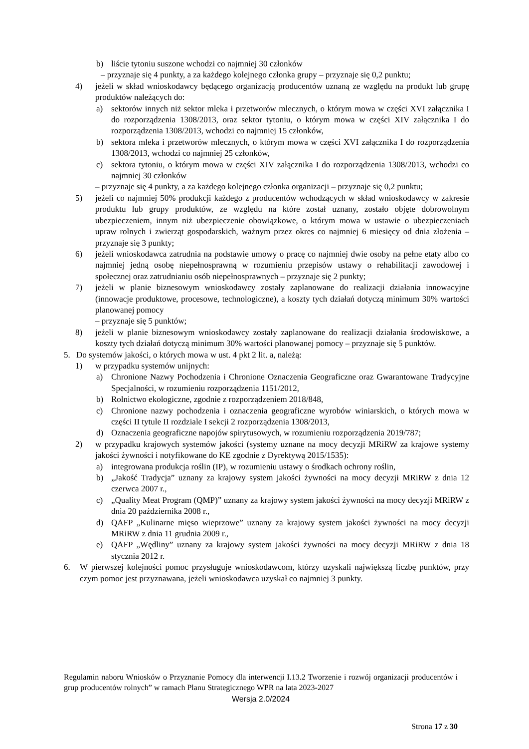b) liście tytoniu suszone wchodzi co najmniej 30 członków
– przyznaje się 4 punkty, a za każdego kolejnego członka grupy – przyznaje się 0,2 punktu;
4) jeżeli w skład wnioskodawcy będącego organizacją producentów uznaną ze względu na produkt lub grupę produktów należących do:
a) sektorów innych niż sektor mleka i przetworów mlecznych, o którym mowa w części XVI załącznika I do rozporządzenia 1308/2013, oraz sektor tytoniu, o którym mowa w części XIV załącznika I do rozporządzenia 1308/2013, wchodzi co najmniej 15 członków,
b) sektora mleka i przetworów mlecznych, o którym mowa w części XVI załącznika I do rozporządzenia 1308/2013, wchodzi co najmniej 25 członków,
c) sektora tytoniu, o którym mowa w części XIV załącznika I do rozporządzenia 1308/2013, wchodzi co najmniej 30 członków
– przyznaje się 4 punkty, a za każdego kolejnego członka organizacji – przyznaje się 0,2 punktu;
5) jeżeli co najmniej 50% produkcji każdego z producentów wchodzących w skład wnioskodawcy w zakresie produktu lub grupy produktów, ze względu na które został uznany, zostało objęte dobrowolnym ubezpieczeniem, innym niż ubezpieczenie obowiązkowe, o którym mowa w ustawie o ubezpieczeniach upraw rolnych i zwierząt gospodarskich, ważnym przez okres co najmniej 6 miesięcy od dnia złożenia – przyznaje się 3 punkty;
6) jeżeli wnioskodawca zatrudnia na podstawie umowy o pracę co najmniej dwie osoby na pełne etaty albo co najmniej jedną osobę niepełnosprawną w rozumieniu przepisów ustawy o rehabilitacji zawodowej i społecznej oraz zatrudnianiu osób niepełnosprawnych – przyznaje się 2 punkty;
7) jeżeli w planie biznesowym wnioskodawcy zostały zaplanowane do realizacji działania innowacyjne (innowacje produktowe, procesowe, technologiczne), a koszty tych działań dotyczą minimum 30% wartości planowanej pomocy
– przyznaje się 5 punktów;
8) jeżeli w planie biznesowym wnioskodawcy zostały zaplanowane do realizacji działania środowiskowe, a koszty tych działań dotyczą minimum 30% wartości planowanej pomocy – przyznaje się 5 punktów.
5. Do systemów jakości, o których mowa w ust. 4 pkt 2 lit. a, należą:
1) w przypadku systemów unijnych:
a) Chronione Nazwy Pochodzenia i Chronione Oznaczenia Geograficzne oraz Gwarantowane Tradycyjne Specjalności, w rozumieniu rozporządzenia 1151/2012,
b) Rolnictwo ekologiczne, zgodnie z rozporządzeniem 2018/848,
c) Chronione nazwy pochodzenia i oznaczenia geograficzne wyrobów winiarskich, o których mowa w części II tytule II rozdziale I sekcji 2 rozporządzenia 1308/2013,
d) Oznaczenia geograficzne napojów spirytusowych, w rozumieniu rozporządzenia 2019/787;
2) w przypadku krajowych systemów jakości (systemy uznane na mocy decyzji MRiRW za krajowe systemy jakości żywności i notyfikowane do KE zgodnie z Dyrektywą 2015/1535):
a) integrowana produkcja roślin (IP), w rozumieniu ustawy o środkach ochrony roślin,
b) „Jakość Tradycja” uznany za krajowy system jakości żywności na mocy decyzji MRiRW z dnia 12 czerwca 2007 r.,
c) „Quality Meat Program (QMP)” uznany za krajowy system jakości żywności na mocy decyzji MRiRW z dnia 20 października 2008 r.,
d) QAFP „Kulinarne mięso wieprzowe” uznany za krajowy system jakości żywności na mocy decyzji MRiRW z dnia 11 grudnia 2009 r.,
e) QAFP „Wędliny” uznany za krajowy system jakości żywności na mocy decyzji MRiRW z dnia 18 stycznia 2012 r.
6. W pierwszej kolejności pomoc przysługuje wnioskodawcom, którzy uzyskali największą liczbę punktów, przy czym pomoc jest przyznawana, jeżeli wnioskodawca uzyskał co najmniej 3 punkty.
Regulamin naboru Wniosków o Przyznanie Pomocy dla interwencji I.13.2 Tworzenie i rozwój organizacji producentów i grup producentów rolnych” w ramach Planu Strategicznego WPR na lata 2023-2027
Wersja 2.0/2024
Strona 17 z 30